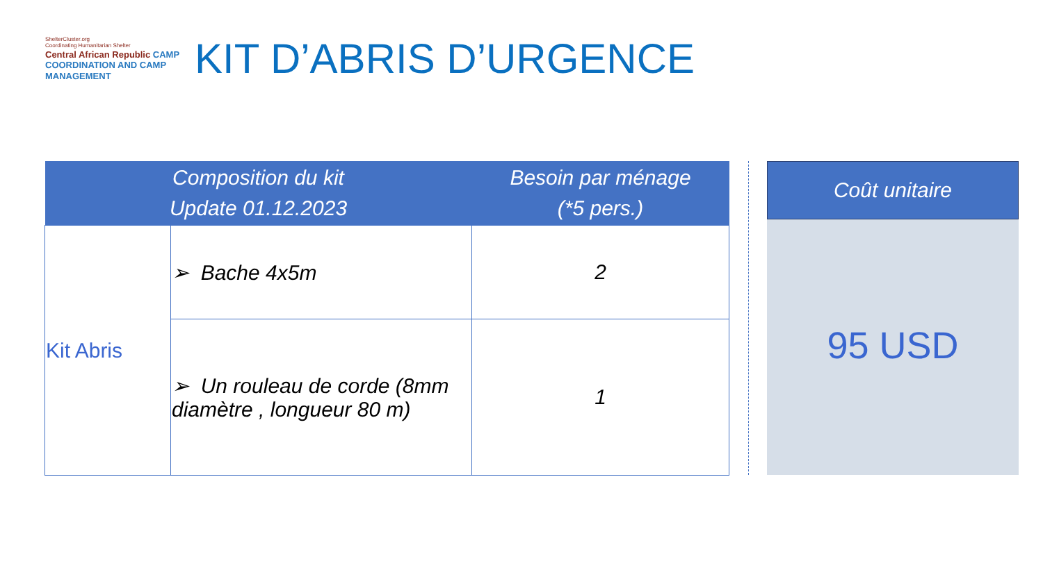ShelterCluster.org
Coordinating Humanitarian Shelter
Central African Republic CAMP COORDINATION AND CAMP MANAGEMENT
KIT D’ABRIS D’URGENCE
| Composition du kit Update 01.12.2023 | | Besoin par ménage (*5 pers.) |
| --- | --- | --- |
| Kit Abris | ➢ Bache 4x5m | 2 |
| | ➢ Un rouleau de corde (8mm diamètre , longueur 80 m) | 1 |
Coût unitaire
95 USD